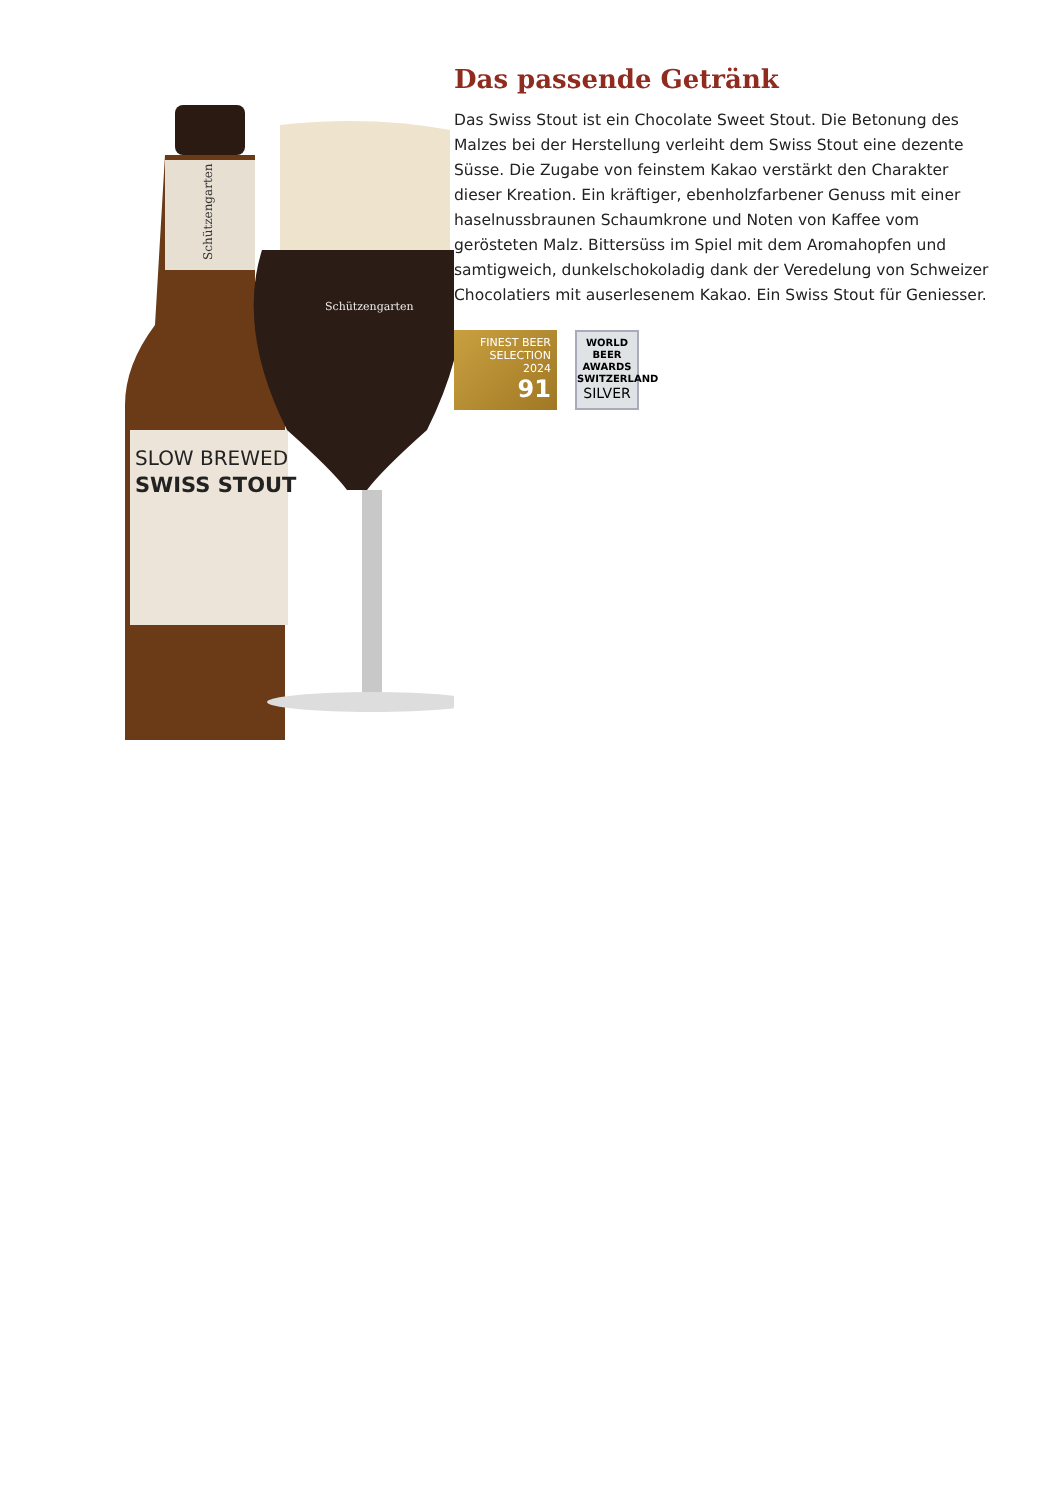Schützengarten
SLOW BREWED
SWISS STOUT
Schützengarten
Das passende Getränk
Das Swiss Stout ist ein Chocolate Sweet Stout. Die Betonung des Malzes bei der Herstellung verleiht dem Swiss Stout eine dezente Süsse. Die Zugabe von feinstem Kakao verstärkt den Charakter dieser Kreation. Ein kräftiger, ebenholzfarbener Genuss mit einer haselnussbraunen Schaumkrone und Noten von Kaffee vom gerösteten Malz. Bittersüss im Spiel mit dem Aromahopfen und samtigweich, dunkelschokoladig dank der Veredelung von Schweizer Chocolatiers mit auserlesenem Kakao. Ein Swiss Stout für Geniesser.
FINEST BEER
SELECTION
2024
91
WORLD
BEER
AWARDS
SWITZERLAND
SILVER